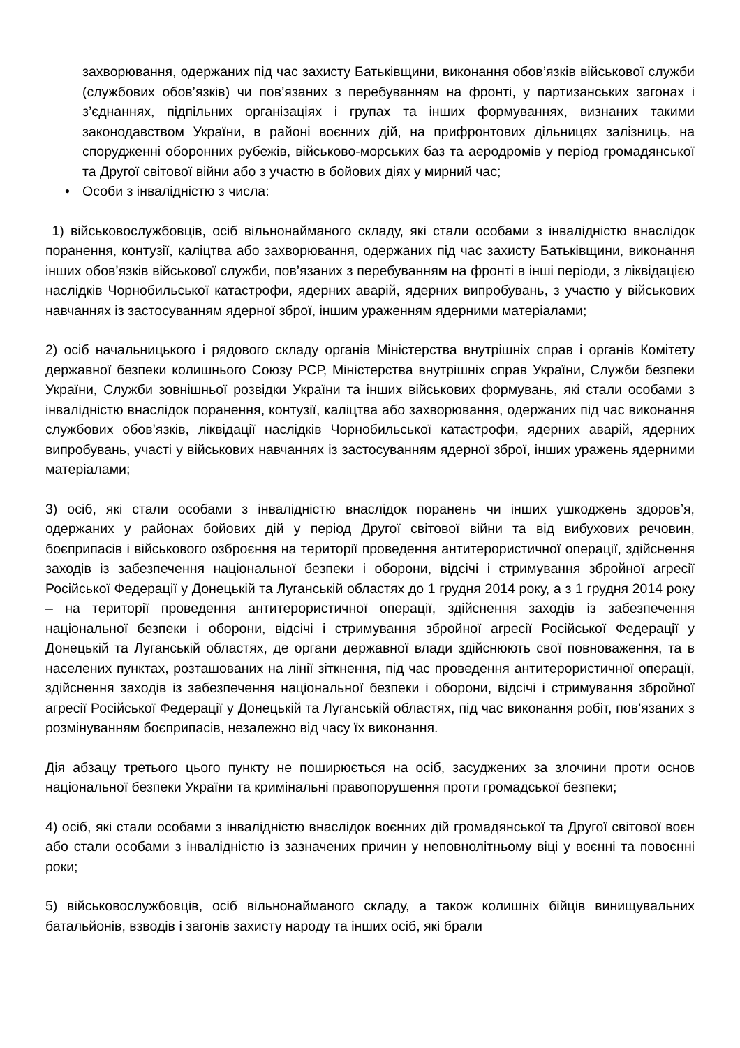захворювання, одержаних під час захисту Батьківщини, виконання обов’язків військової служби (службових обов’язків) чи пов’язаних з перебуванням на фронті, у партизанських загонах і з’єднаннях, підпільних організаціях і групах та інших формуваннях, визнаних такими законодавством України, в районі воєнних дій, на прифронтових дільницях залізниць, на спорудженні оборонних рубежів, військово-морських баз та аеродромів у період громадянської та Другої світової війни або з участю в бойових діях у мирний час;
• Особи з інвалідністю з числа:
1) військовослужбовців, осіб вільнонайманого складу, які стали особами з інвалідністю внаслідок поранення, контузії, каліцтва або захворювання, одержаних під час захисту Батьківщини, виконання інших обов’язків військової служби, пов’язаних з перебуванням на фронті в інші періоди, з ліквідацією наслідків Чорнобильської катастрофи, ядерних аварій, ядерних випробувань, з участю у військових навчаннях із застосуванням ядерної зброї, іншим ураженням ядерними матеріалами;
2) осіб начальницького і рядового складу органів Міністерства внутрішніх справ і органів Комітету державної безпеки колишнього Союзу РСР, Міністерства внутрішніх справ України, Служби безпеки України, Служби зовнішньої розвідки України та інших військових формувань, які стали особами з інвалідністю внаслідок поранення, контузії, каліцтва або захворювання, одержаних під час виконання службових обов’язків, ліквідації наслідків Чорнобильської катастрофи, ядерних аварій, ядерних випробувань, участі у військових навчаннях із застосуванням ядерної зброї, інших уражень ядерними матеріалами;
3) осіб, які стали особами з інвалідністю внаслідок поранень чи інших ушкоджень здоров’я, одержаних у районах бойових дій у період Другої світової війни та від вибухових речовин, боєприпасів і військового озброєння на території проведення антитерористичної операції, здійснення заходів із забезпечення національної безпеки і оборони, відсічі і стримування збройної агресії Російської Федерації у Донецькій та Луганській областях до 1 грудня 2014 року, а з 1 грудня 2014 року – на території проведення антитерористичної операції, здійснення заходів із забезпечення національної безпеки і оборони, відсічі і стримування збройної агресії Російської Федерації у Донецькій та Луганській областях, де органи державної влади здійснюють свої повноваження, та в населених пунктах, розташованих на лінії зіткнення, під час проведення антитерористичної операції, здійснення заходів із забезпечення національної безпеки і оборони, відсічі і стримування збройної агресії Російської Федерації у Донецькій та Луганській областях, під час виконання робіт, пов’язаних з розмінуванням боєприпасів, незалежно від часу їх виконання.
Дія абзацу третього цього пункту не поширюється на осіб, засуджених за злочини проти основ національної безпеки України та кримінальні правопорушення проти громадської безпеки;
4) осіб, які стали особами з інвалідністю внаслідок воєнних дій громадянської та Другої світової воєн або стали особами з інвалідністю із зазначених причин у неповнолітньому віці у воєнні та повоєнні роки;
5) військовослужбовців, осіб вільнонайманого складу, а також колишніх бійців винищувальних батальйонів, взводів і загонів захисту народу та інших осіб, які брали